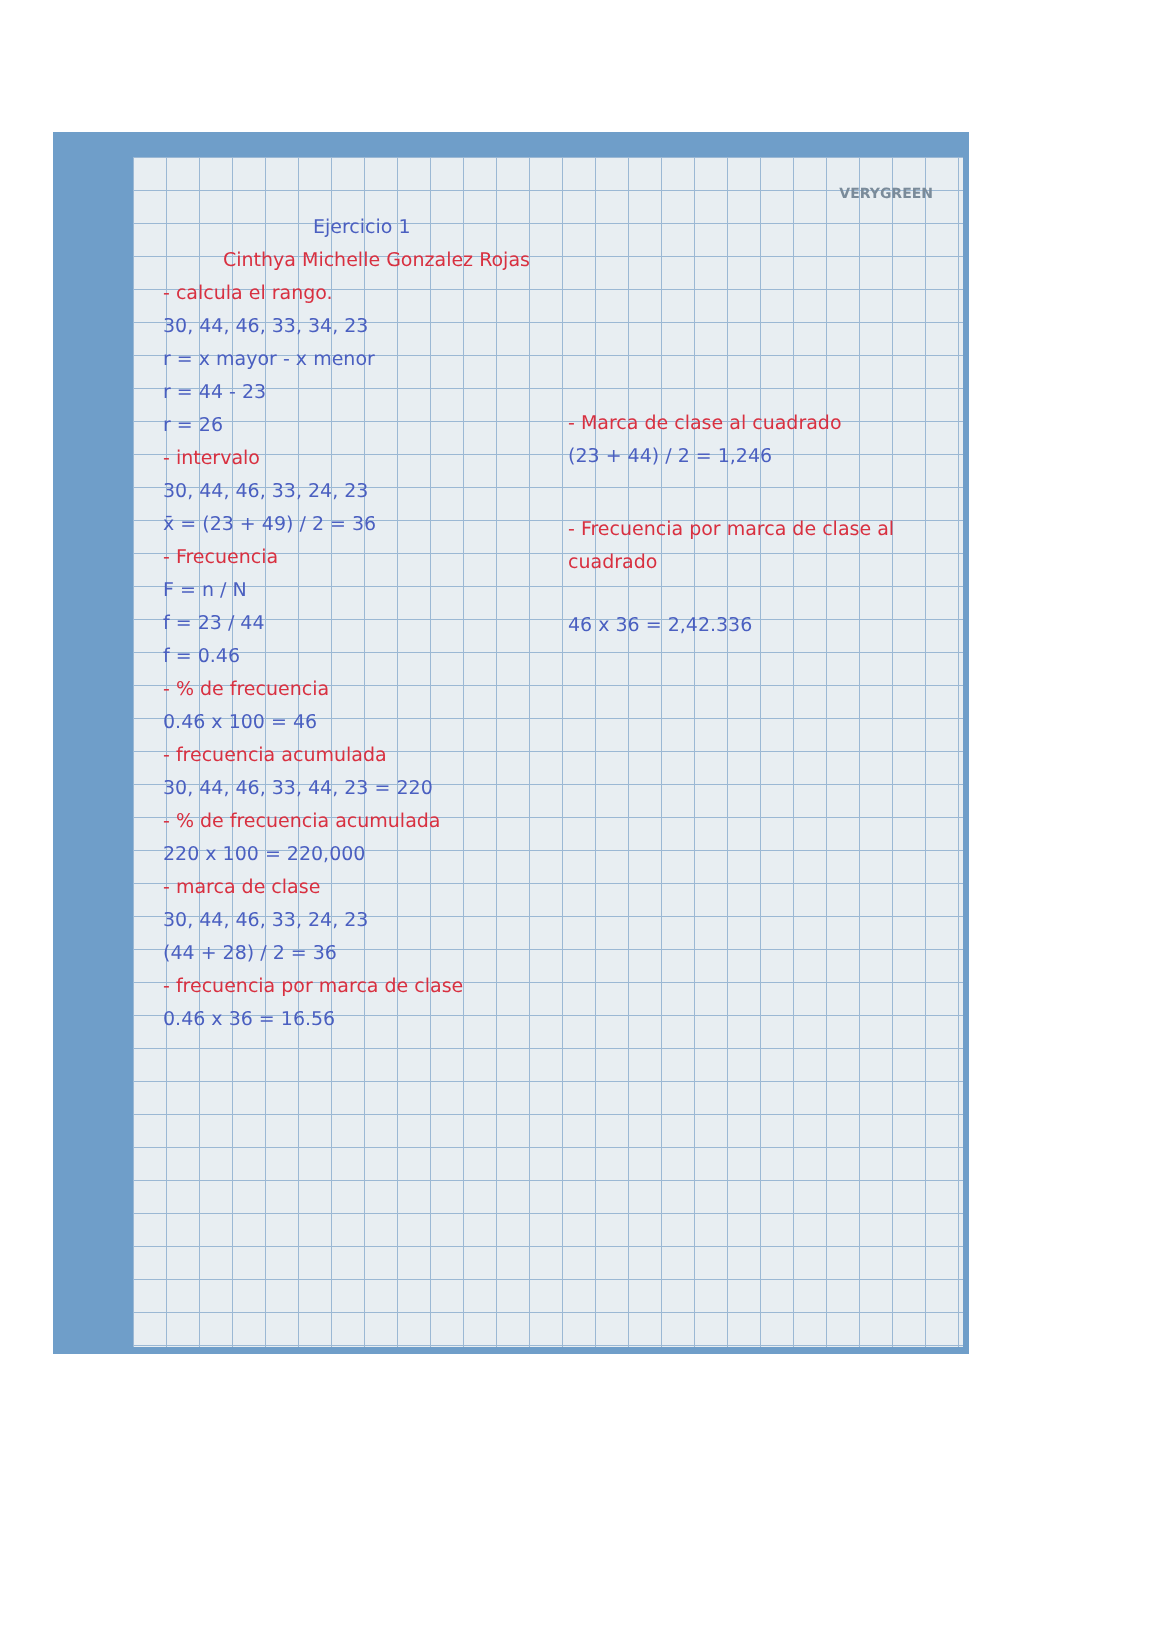VERYGREEN
Ejercicio 1
Cinthya Michelle Gonzalez Rojas
- calcula el rango.
30, 44, 46, 33, 34, 23
r = x mayor - x menor
r = 44 - 23
r = 26
- intervalo
30, 44, 46, 33, 24, 23
x̄ = (23 + 49) / 2 = 36
- Frecuencia
F = n / N
f = 23 / 44
f = 0.46
- % de frecuencia
0.46 x 100 = 46
- frecuencia acumulada
30, 44, 46, 33, 44, 23 = 220
- % de frecuencia acumulada
220 x 100 = 220,000
- marca de clase
30, 44, 46, 33, 24, 23
(44 + 28) / 2 = 36
- frecuencia por marca de clase
0.46 x 36 = 16.56
- Marca de clase al cuadrado
(23 + 44) / 2 = 1,246
- Frecuencia por marca de clase al cuadrado
46 x 36 = 2,42.336